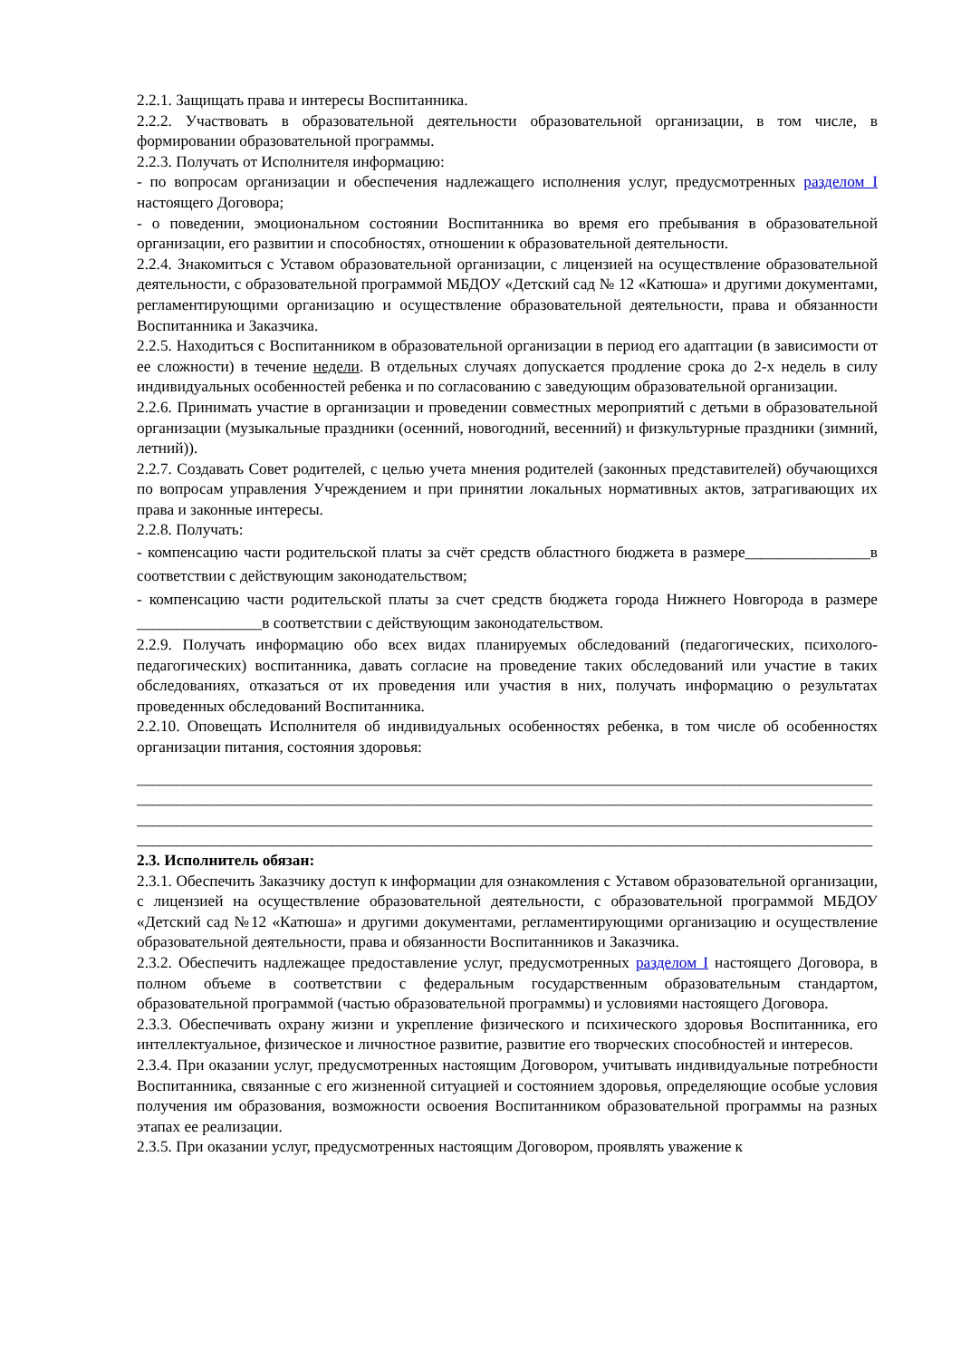2.2.1. Защищать права и интересы Воспитанника.
2.2.2. Участвовать в образовательной деятельности образовательной организации, в том числе, в формировании образовательной программы.
2.2.3. Получать от Исполнителя информацию:
- по вопросам организации и обеспечения надлежащего исполнения услуг, предусмотренных разделом I настоящего Договора;
- о поведении, эмоциональном состоянии Воспитанника во время его пребывания в образовательной организации, его развитии и способностях, отношении к образовательной деятельности.
2.2.4. Знакомиться с Уставом образовательной организации, с лицензией на осуществление образовательной деятельности, с образовательной программой МБДОУ «Детский сад № 12 «Катюша» и другими документами, регламентирующими организацию и осуществление образовательной деятельности, права и обязанности Воспитанника и Заказчика.
2.2.5. Находиться с Воспитанником в образовательной организации в период его адаптации (в зависимости от ее сложности) в течение недели. В отдельных случаях допускается продление срока до 2-х недель в силу индивидуальных особенностей ребенка и по согласованию с заведующим образовательной организации.
2.2.6. Принимать участие в организации и проведении совместных мероприятий с детьми в образовательной организации (музыкальные праздники (осенний, новогодний, весенний) и физкультурные праздники (зимний, летний)).
2.2.7. Создавать Совет родителей, с целью учета мнения родителей (законных представителей) обучающихся по вопросам управления Учреждением и при принятии локальных нормативных актов, затрагивающих их права и законные интересы.
2.2.8. Получать:
- компенсацию части родительской платы за счёт средств областного бюджета в размере________________в соответствии с действующим законодательством;
- компенсацию части родительской платы за счет средств бюджета города Нижнего Новгорода в размере ________________в соответствии с действующим законодательством.
2.2.9. Получать информацию обо всех видах планируемых обследований (педагогических, психолого-педагогических) воспитанника, давать согласие на проведение таких обследований или участие в таких обследованиях, отказаться от их проведения или участия в них, получать информацию о результатах проведенных обследований Воспитанника.
2.2.10. Оповещать Исполнителя об индивидуальных особенностях ребенка, в том числе об особенностях организации питания, состояния здоровья:
______________________________________________________________________________________________
______________________________________________________________________________________________
______________________________________________________________________________________________
______________________________________________________________________________________________
2.3. Исполнитель обязан:
2.3.1. Обеспечить Заказчику доступ к информации для ознакомления с Уставом образовательной организации, с лицензией на осуществление образовательной деятельности, с образовательной программой МБДОУ «Детский сад №12 «Катюша» и другими документами, регламентирующими организацию и осуществление образовательной деятельности, права и обязанности Воспитанников и Заказчика.
2.3.2. Обеспечить надлежащее предоставление услуг, предусмотренных разделом I настоящего Договора, в полном объеме в соответствии с федеральным государственным образовательным стандартом, образовательной программой (частью образовательной программы) и условиями настоящего Договора.
2.3.3. Обеспечивать охрану жизни и укрепление физического и психического здоровья Воспитанника, его интеллектуальное, физическое и личностное развитие, развитие его творческих способностей и интересов.
2.3.4. При оказании услуг, предусмотренных настоящим Договором, учитывать индивидуальные потребности Воспитанника, связанные с его жизненной ситуацией и состоянием здоровья, определяющие особые условия получения им образования, возможности освоения Воспитанником образовательной программы на разных этапах ее реализации.
2.3.5. При оказании услуг, предусмотренных настоящим Договором, проявлять уважение к